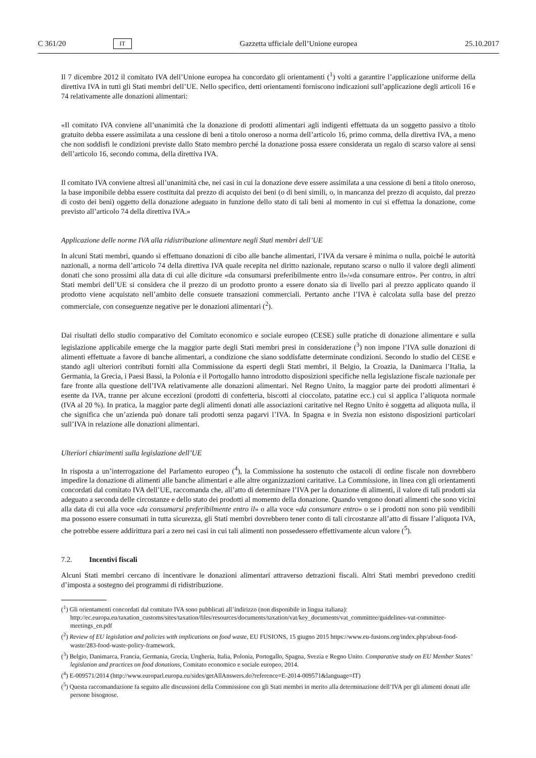C 361/20 IT Gazzetta ufficiale dell’Unione europea 25.10.2017
Il 7 dicembre 2012 il comitato IVA dell’Unione europea ha concordato gli orientamenti (<sup>1</sup>) volti a garantire l’applicazione uniforme della direttiva IVA in tutti gli Stati membri dell’UE. Nello specifico, detti orientamenti forniscono indicazioni sull’applicazione degli articoli 16 e 74 relativamente alle donazioni alimentari:
«Il comitato IVA conviene all’unanimità che la donazione di prodotti alimentari agli indigenti effettuata da un soggetto passivo a titolo gratuito debba essere assimilata a una cessione di beni a titolo oneroso a norma dell’articolo 16, primo comma, della direttiva IVA, a meno che non soddisfi le condizioni previste dallo Stato membro perché la donazione possa essere considerata un regalo di scarso valore ai sensi dell’articolo 16, secondo comma, della direttiva IVA.
Il comitato IVA conviene altresì all’unanimità che, nei casi in cui la donazione deve essere assimilata a una cessione di beni a titolo oneroso, la base imponibile debba essere costituita dal prezzo di acquisto dei beni (o di beni simili, o, in mancanza del prezzo di acquisto, dal prezzo di costo dei beni) oggetto della donazione adeguato in funzione dello stato di tali beni al momento in cui si effettua la donazione, come previsto all’articolo 74 della direttiva IVA.»
Applicazione delle norme IVA alla ridistribuzione alimentare negli Stati membri dell’UE
In alcuni Stati membri, quando si effettuano donazioni di cibo alle banche alimentari, l’IVA da versare è minima o nulla, poiché le autorità nazionali, a norma dell’articolo 74 della direttiva IVA quale recepita nel diritto nazionale, reputano scarso o nullo il valore degli alimenti donati che sono prossimi alla data di cui alle diciture «da consumarsi preferibilmente entro il»/«da consumare entro». Per contro, in altri Stati membri dell’UE si considera che il prezzo di un prodotto pronto a essere donato sia di livello pari al prezzo applicato quando il prodotto viene acquistato nell’ambito delle consuete transazioni commerciali. Pertanto anche l’IVA è calcolata sulla base del prezzo commerciale, con conseguenze negative per le donazioni alimentari (<sup>2</sup>).
Dai risultati dello studio comparativo del Comitato economico e sociale europeo (CESE) sulle pratiche di donazione alimentare e sulla legislazione applicabile emerge che la maggior parte degli Stati membri presi in considerazione (<sup>3</sup>) non impone l’IVA sulle donazioni di alimenti effettuate a favore di banche alimentari, a condizione che siano soddisfatte determinate condizioni. Secondo lo studio del CESE e stando agli ulteriori contributi forniti alla Commissione da esperti degli Stati membri, il Belgio, la Croazia, la Danimarca l’Italia, la Germania, la Grecia, i Paesi Bassi, la Polonia e il Portogallo hanno introdotto disposizioni specifiche nella legislazione fiscale nazionale per fare fronte alla questione dell’IVA relativamente alle donazioni alimentari. Nel Regno Unito, la maggior parte dei prodotti alimentari è esente da IVA, tranne per alcune eccezioni (prodotti di confetteria, biscotti al cioccolato, patatine ecc.) cui si applica l’aliquota normale (IVA al 20 %). In pratica, la maggior parte degli alimenti donati alle associazioni caritative nel Regno Unito è soggetta ad aliquota nulla, il che significa che un’azienda può donare tali prodotti senza pagarvi l’IVA. In Spagna e in Svezia non esistono disposizioni particolari sull’IVA in relazione alle donazioni alimentari.
Ulteriori chiarimenti sulla legislazione dell’UE
In risposta a un’interrogazione del Parlamento europeo (<sup>4</sup>), la Commissione ha sostenuto che ostacoli di ordine fiscale non dovrebbero impedire la donazione di alimenti alle banche alimentari e alle altre organizzazioni caritative. La Commissione, in linea con gli orientamenti concordati dal comitato IVA dell’UE, raccomanda che, all’atto di determinare l’IVA per la donazione di alimenti, il valore di tali prodotti sia adeguato a seconda delle circostanze e dello stato dei prodotti al momento della donazione. Quando vengono donati alimenti che sono vicini alla data di cui alla voce «da consumarsi preferibilmente entro il» o alla voce «da consumare entro» o se i prodotti non sono più vendibili ma possono essere consumati in tutta sicurezza, gli Stati membri dovrebbero tener conto di tali circostanze all’atto di fissare l’aliquota IVA, che potrebbe essere addirittura pari a zero nei casi in cui tali alimenti non possedessero effettivamente alcun valore (<sup>5</sup>).
7.2. Incentivi fiscali
Alcuni Stati membri cercano di incentivare le donazioni alimentari attraverso detrazioni fiscali. Altri Stati membri prevedono crediti d’imposta a sostegno dei programmi di ridistribuzione.
(<sup>1</sup>) Gli orientamenti concordati dal comitato IVA sono pubblicati all’indirizzo (non disponibile in lingua italiana): http://ec.europa.eu/taxation_customs/sites/taxation/files/resources/documents/taxation/vat/key_documents/vat_committee/guidelines-vat-committee-meetings_en.pdf
(<sup>2</sup>) Review of EU legislation and policies with implications on food waste, EU FUSIONS, 15 giugno 2015 https://www.eu-fusions.org/index.php/about-food-waste/283-food-waste-policy-framework.
(<sup>3</sup>) Belgio, Danimarca, Francia, Germania, Grecia, Ungheria, Italia, Polonia, Portogallo, Spagna, Svezia e Regno Unito. Comparative study on EU Member States’ legislation and practices on food donations, Comitato economico e sociale europeo, 2014.
(<sup>4</sup>) E-009571/2014 (http://www.europarl.europa.eu/sides/getAllAnswers.do?reference=E-2014-009571&language=IT)
(<sup>5</sup>) Questa raccomandazione fa seguito alle discussioni della Commissione con gli Stati membri in merito alla determinazione dell’IVA per gli alimenti donati alle persone bisognose.